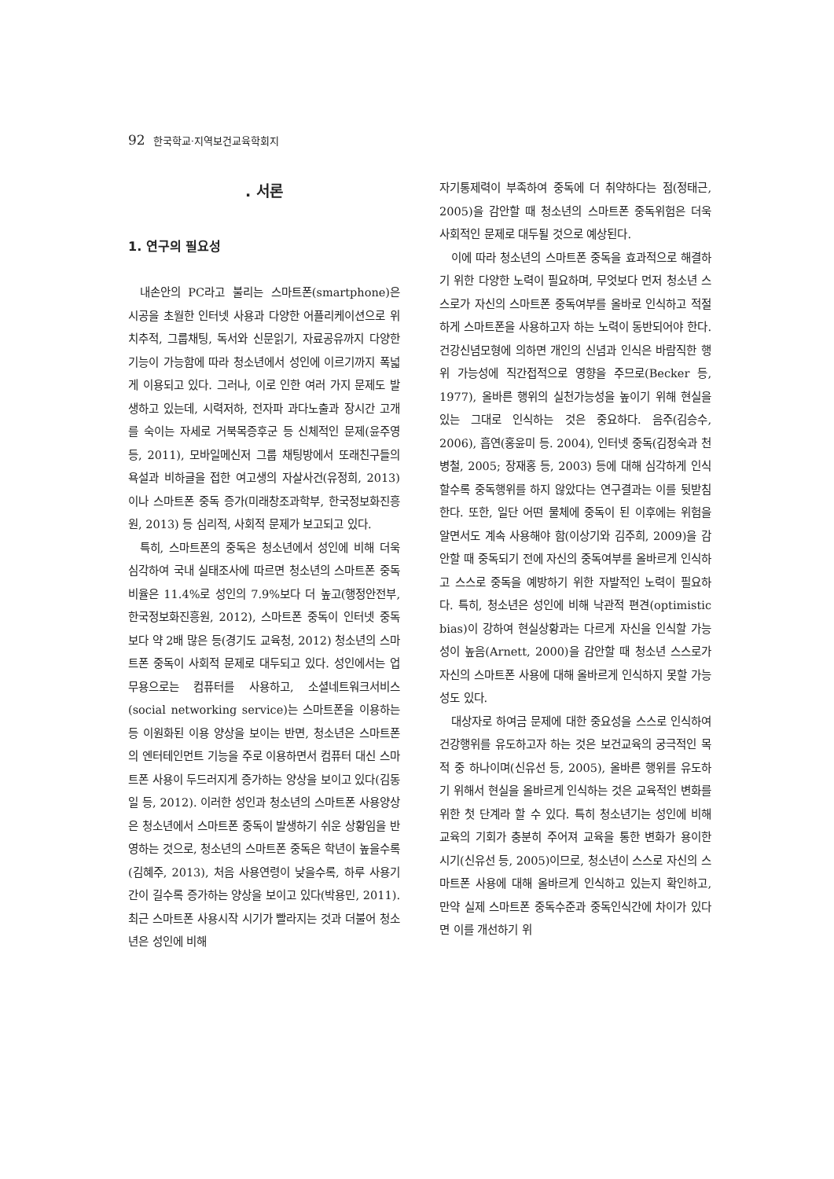92 한국학교·지역보건교육학회지
. 서론
1. 연구의 필요성
내손안의 PC라고 불리는 스마트폰(smartphone)은 시공을 초월한 인터넷 사용과 다양한 어플리케이션으로 위치추적, 그룹채팅, 독서와 신문읽기, 자료공유까지 다양한 기능이 가능함에 따라 청소년에서 성인에 이르기까지 폭넓게 이용되고 있다. 그러나, 이로 인한 여러 가지 문제도 발생하고 있는데, 시력저하, 전자파 과다노출과 장시간 고개를 숙이는 자세로 거북목증후군 등 신체적인 문제(윤주영 등, 2011), 모바일메신저 그룹 채팅방에서 또래친구들의 욕설과 비하글을 접한 여고생의 자살사건(유정희, 2013)이나 스마트폰 중독 증가(미래창조과학부, 한국정보화진흥원, 2013) 등 심리적, 사회적 문제가 보고되고 있다.
특히, 스마트폰의 중독은 청소년에서 성인에 비해 더욱 심각하여 국내 실태조사에 따르면 청소년의 스마트폰 중독 비율은 11.4%로 성인의 7.9%보다 더 높고(행정안전부, 한국정보화진흥원, 2012), 스마트폰 중독이 인터넷 중독보다 약 2배 많은 등(경기도 교육청, 2012) 청소년의 스마트폰 중독이 사회적 문제로 대두되고 있다. 성인에서는 업무용으로는 컴퓨터를 사용하고, 소셜네트워크서비스(social networking service)는 스마트폰을 이용하는 등 이원화된 이용 양상을 보이는 반면, 청소년은 스마트폰의 엔터테인먼트 기능을 주로 이용하면서 컴퓨터 대신 스마트폰 사용이 두드러지게 증가하는 양상을 보이고 있다(김동일 등, 2012). 이러한 성인과 청소년의 스마트폰 사용양상은 청소년에서 스마트폰 중독이 발생하기 쉬운 상황임을 반영하는 것으로, 청소년의 스마트폰 중독은 학년이 높을수록(김혜주, 2013), 처음 사용연령이 낮을수록, 하루 사용기간이 길수록 증가하는 양상을 보이고 있다(박용민, 2011). 최근 스마트폰 사용시작 시기가 빨라지는 것과 더불어 청소년은 성인에 비해
자기통제력이 부족하여 중독에 더 취약하다는 점(정태근, 2005)을 감안할 때 청소년의 스마트폰 중독위험은 더욱 사회적인 문제로 대두될 것으로 예상된다.
이에 따라 청소년의 스마트폰 중독을 효과적으로 해결하기 위한 다양한 노력이 필요하며, 무엇보다 먼저 청소년 스스로가 자신의 스마트폰 중독여부를 올바로 인식하고 적절하게 스마트폰을 사용하고자 하는 노력이 동반되어야 한다. 건강신념모형에 의하면 개인의 신념과 인식은 바람직한 행위 가능성에 직간접적으로 영향을 주므로(Becker 등, 1977), 올바른 행위의 실천가능성을 높이기 위해 현실을 있는 그대로 인식하는 것은 중요하다. 음주(김승수, 2006), 흡연(홍윤미 등. 2004), 인터넷 중독(김정숙과 천병철, 2005; 장재홍 등, 2003) 등에 대해 심각하게 인식할수록 중독행위를 하지 않았다는 연구결과는 이를 뒷받침한다. 또한, 일단 어떤 물체에 중독이 된 이후에는 위험을 알면서도 계속 사용해야 함(이상기와 김주희, 2009)을 감안할 때 중독되기 전에 자신의 중독여부를 올바르게 인식하고 스스로 중독을 예방하기 위한 자발적인 노력이 필요하다. 특히, 청소년은 성인에 비해 낙관적 편견(optimistic bias)이 강하여 현실상황과는 다르게 자신을 인식할 가능성이 높음(Arnett, 2000)을 감안할 때 청소년 스스로가 자신의 스마트폰 사용에 대해 올바르게 인식하지 못할 가능성도 있다.
대상자로 하여금 문제에 대한 중요성을 스스로 인식하여 건강행위를 유도하고자 하는 것은 보건교육의 궁극적인 목적 중 하나이며(신유선 등, 2005), 올바른 행위를 유도하기 위해서 현실을 올바르게 인식하는 것은 교육적인 변화를 위한 첫 단계라 할 수 있다. 특히 청소년기는 성인에 비해 교육의 기회가 충분히 주어져 교육을 통한 변화가 용이한 시기(신유선 등, 2005)이므로, 청소년이 스스로 자신의 스마트폰 사용에 대해 올바르게 인식하고 있는지 확인하고, 만약 실제 스마트폰 중독수준과 중독인식간에 차이가 있다면 이를 개선하기 위